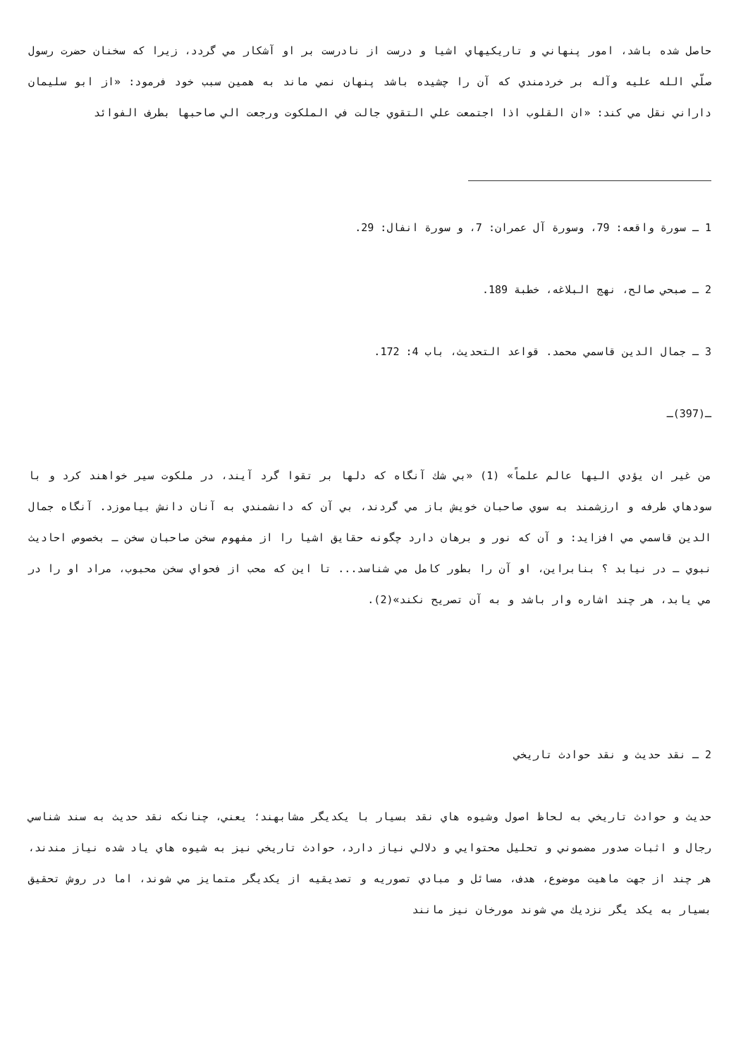حاصل شده باشد، امور پنهاني و تاريكيهاي اشيا و درست از نادرست بر او آشكار مي گردد، زيرا كه سخنان حضرت رسول صلّي الله عليه وآله بر خردمندي كه آن را چشيده باشد پنهان نمي ماند به همين سبب خود فرمود: «از ابو سليمان داراني نقل مي كند: «ان القلوب اذا اجتمعت علي التقوي جالت في الملكوت ورجعت الي صاحبها بطرف الفوائد
1 ـ سورة واقعه: 79، وسورة آل عمران: 7، و سورة انفال: 29.
2 ـ صبحي صالح، نهج البلاغه، خطبة 189.
3 ـ جمال الدين قاسمي محمد. قواعد التحديث، باب 4: 172.
ـ(397)ـ
من غير ان يؤدي اليها عالم علماً» (1) «بي شك آنگاه كه دلها بر تقوا گرد آيند، در ملكوت سير خواهند كرد و با سودهاي طرفه و ارزشمند به سوي صاحبان خويش باز مي گردند، بي آن كه دانشمندي به آنان دانش بياموزد. آنگاه جمال الدين قاسمي مي افزايد: و آن كه نور و برهان دارد چگونه حقايق اشيا را از مفهوم سخن صاحبان سخن ـ بخصوص احاديث نبوي ـ در نيابد ؟ بنابراين، او آن را بطور كامل مي شناسد... تا اين كه محب از فحواي سخن محبوب، مراد او را در مي يابد، هر چند اشاره وار باشد و به آن تصريح نكند»(2).
2 ـ نقد حديث و نقد حوادث تاريخي
حديث و حوادث تاريخي به لحاظ اصول وشيوه هاي نقد بسيار با يكديگر مشابهند؛ يعني، چنانكه نقد حديث به سند شناسي رجال و اثبات صدور مضموني و تحليل محتوايي و دلالي نياز دارد، حوادث تاريخي نيز به شيوه هاي ياد شده نياز مندند، هر چند از جهت ماهيت موضوع، هدف، مسائل و مبادي تصوريه و تصديقيه از يكديگر متمايز مي شوند، اما در روش تحقيق بسيار به يكد يگر نزديك مي شوند مورخان نيز مانند